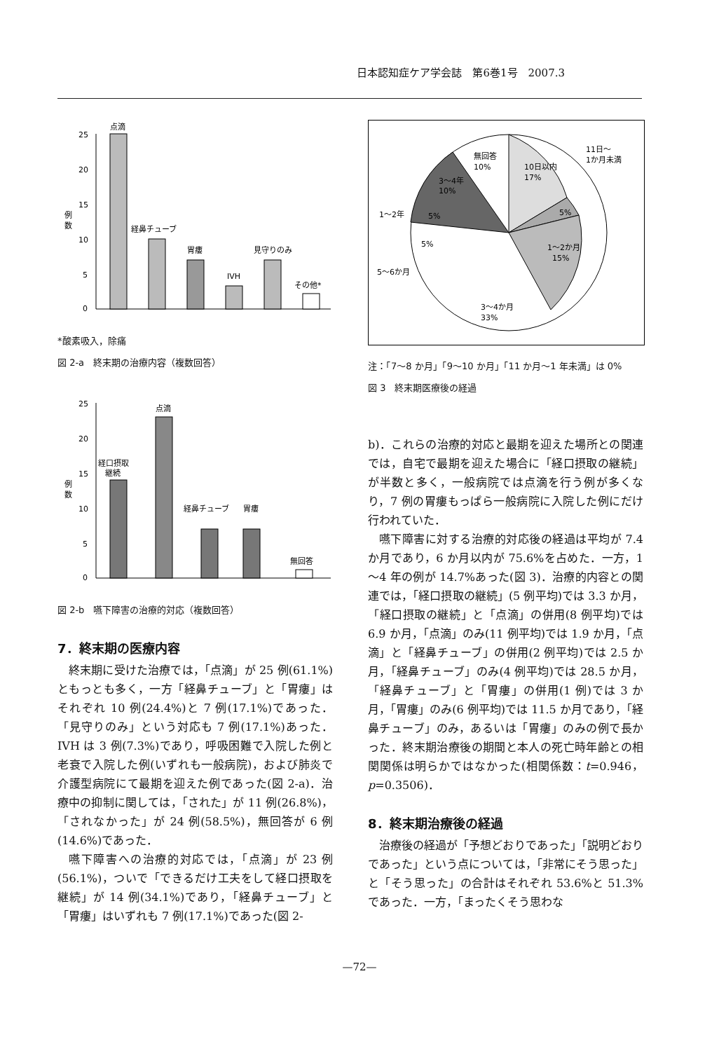日本認知症ケア学会誌　第6巻1号　2007.3
25
20
15
10
5
0
例
数
点滴
経鼻チューブ
胃瘻
IVH
見守りのみ
その他*
*酸素吸入，除痛
図 2-a　終末期の治療内容（複数回答）
25
20
15
10
5
0
例
数
経口摂取
継続
点滴
経鼻チューブ
胃瘻
無回答
図 2-b　嚥下障害の治療的対応（複数回答）
7．終末期の医療内容
終末期に受けた治療では，「点滴」が 25 例(61.1%)ともっとも多く，一方「経鼻チューブ」と「胃瘻」はそれぞれ 10 例(24.4%)と 7 例(17.1%)であった．「見守りのみ」という対応も 7 例(17.1%)あった．IVH は 3 例(7.3%)であり，呼吸困難で入院した例と老衰で入院した例(いずれも一般病院)，および肺炎で介護型病院にて最期を迎えた例であった(図 2-a)．治療中の抑制に関しては，「された」が 11 例(26.8%)，「されなかった」が 24 例(58.5%)，無回答が 6 例(14.6%)であった．
嚥下障害への治療的対応では，「点滴」が 23 例(56.1%)，ついで「できるだけ工夫をして経口摂取を継続」が 14 例(34.1%)であり，「経鼻チューブ」と「胃瘻」はいずれも 7 例(17.1%)であった(図 2-
無回答
10%
10日以内
17%
11日～
1か月未満
5%
1～2か月
15%
1～2年
5%
5%
3～4年
10%
5～6か月
3～4か月
33%
注：「7～8 か月」「9～10 か月」「11 か月～1 年未満」は 0%
図 3　終末期医療後の経過
b)．これらの治療的対応と最期を迎えた場所との関連では，自宅で最期を迎えた場合に「経口摂取の継続」が半数と多く，一般病院では点滴を行う例が多くなり，7 例の胃瘻もっぱら一般病院に入院した例にだけ行われていた．
嚥下障害に対する治療的対応後の経過は平均が 7.4 か月であり，6 か月以内が 75.6%を占めた．一方，1～4 年の例が 14.7%あった(図 3)．治療的内容との関連では，「経口摂取の継続」(5 例平均)では 3.3 か月，「経口摂取の継続」と「点滴」の併用(8 例平均)では 6.9 か月，「点滴」のみ(11 例平均)では 1.9 か月，「点滴」と「経鼻チューブ」の併用(2 例平均)では 2.5 か月，「経鼻チューブ」のみ(4 例平均)では 28.5 か月，「経鼻チューブ」と「胃瘻」の併用(1 例)では 3 か月，「胃瘻」のみ(6 例平均)では 11.5 か月であり，「経鼻チューブ」のみ，あるいは「胃瘻」のみの例で長かった．終末期治療後の期間と本人の死亡時年齢との相関関係は明らかではなかった(相関係数：t=0.946，p=0.3506)．
8．終末期治療後の経過
治療後の経過が「予想どおりであった」「説明どおりであった」という点については，「非常にそう思った」と「そう思った」の合計はそれぞれ 53.6%と 51.3%であった．一方，「まったくそう思わな
—72—